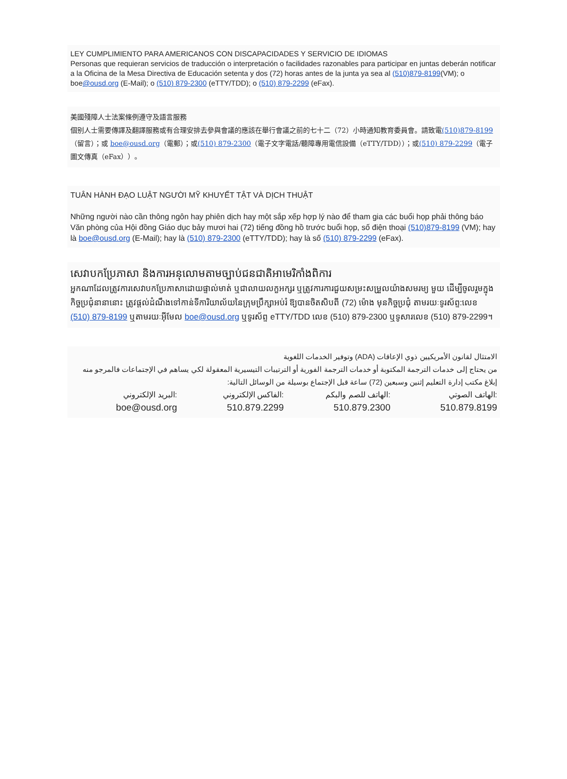LEY CUMPLIMIENTO PARA AMERICANOS CON DISCAPACIDADES Y SERVICIO DE IDIOMAS
Personas que requieran servicios de traducción o interpretación o facilidades razonables para participar en juntas deberán notificar a la Oficina de la Mesa Directiva de Educación setenta y dos (72) horas antes de la junta ya sea al (510)879-8199(VM); o boe@ousd.org (E-Mail); o (510) 879-2300 (eTTY/TDD); o (510) 879-2299 (eFax).
美國殘障人士法案條例遵守及語言服務
個别人士需要傳譯及翻譯服務或有合理安排去參與會議的應該在舉行會議之前的七十二（72）小時通知教育委員會。請致電(510)879-8199（留言）；或 boe@ousd.org（電郵）；或(510) 879-2300（電子文字電話/聽障專用電信設備（eTTY/TDD））；或(510) 879-2299（電子圖文傳真（eFax））。
TUÂN HÀNH ĐẠO LUẬT NGƯỜI MỸ KHUYẾT TẬT VÀ DỊCH THUẬT
Những người nào cần thông ngôn hay phiên dịch hay một sắp xếp hợp lý nào để tham gia các buổi họp phải thông báo Văn phòng của Hội đồng Giáo dục bảy mươi hai (72) tiếng đồng hồ trước buổi họp, số điện thoại (510)879-8199 (VM); hay là boe@ousd.org (E-Mail); hay là (510) 879-2300 (eTTY/TDD); hay là số (510) 879-2299 (eFax).
សេវាបកប្រែភាសា និងការអនុលោមតាមច្បាប់ជនជាតិអាមេរិកាំងពិការ
អ្នកណាដែលត្រូវការសេវាបកប្រែភាសាដោយផ្ទាល់មាត់ ឬជាលាយលក្ខអក្សរ ឬត្រូវការការជួយសម្រះសម្រួលយ៉ាងសមរម្យ មួយ ដើម្បីចូលរួមក្នុងកិច្ចប្រជុំនានានោះ ត្រូវផ្តល់ដំណឹងទៅកាន់ទីការិយាល័យនៃក្រុមប្រឹក្សាអប់រំ ឱ្យបានចិតសិបពី (72) ម៉ោង មុនកិច្ចប្រជុំ តាមរយៈទូរស័ព្ទ:លេខ (510) 879-8199 ឬតាមរយៈអ៊ីមែល boe@ousd.org ឬទូរស័ព្ទ eTTY/TDD លេខ (510) 879-2300 ឬទូសារលេខ (510) 879-2299។
الامتثال لقانون الأمريكيين ذوي الإعاقات (ADA) وتوفير الخدمات اللغوية
من يحتاج إلى خدمات الترجمة المكتوبة أو خدمات الترجمة الفورية أو الترتيبات التيسيرية المعقولة لكي يساهم في الإجتماعات فالمرجو منه إبلاغ مكتب إدارة التعليم إثنين وسبعين (72) ساعة قبل الإجتماع بوسيلة من الوسائل التالية:
البريد الإلكتروني:
boe@ousd.org
الفاكس الإلكتروني:
510.879.2299
الهاتف للصم والبكم:
510.879.2300
الهاتف الصوتي:
510.879.8199